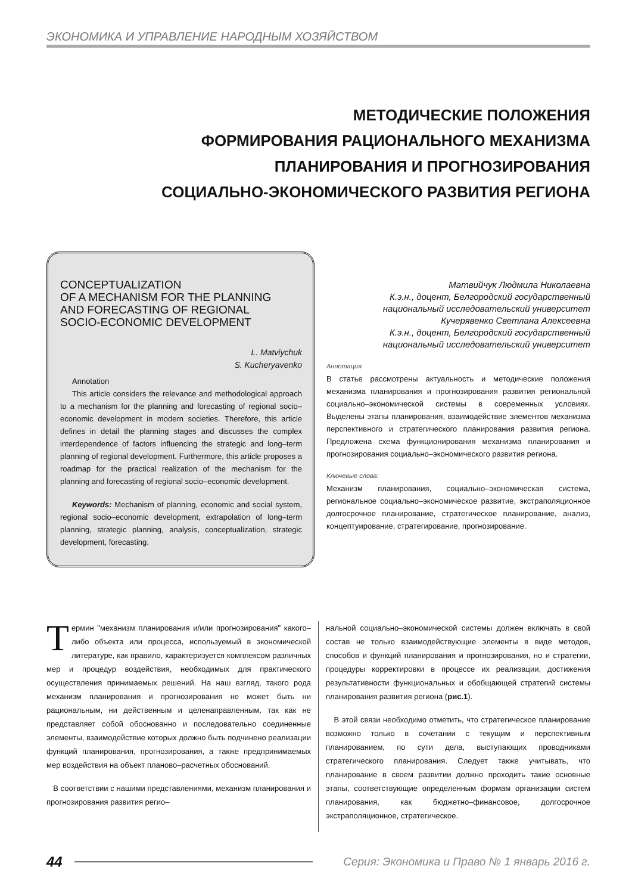ЭКОНОМИКА И УПРАВЛЕНИЕ НАРОДНЫМ ХОЗЯЙСТВОМ
МЕТОДИЧЕСКИЕ ПОЛОЖЕНИЯ
ФОРМИРОВАНИЯ РАЦИОНАЛЬНОГО МЕХАНИЗМА
ПЛАНИРОВАНИЯ И ПРОГНОЗИРОВАНИЯ
СОЦИАЛЬНО-ЭКОНОМИЧЕСКОГО РАЗВИТИЯ РЕГИОНА
CONCEPTUALIZATION
OF A MECHANISM FOR THE PLANNING
AND FORECASTING OF REGIONAL
SOCIO-ECONOMIC DEVELOPMENT
L. Matviychuk
S. Kucheryavenko
Annotation
This article considers the relevance and methodological approach to a mechanism for the planning and forecasting of regional socio–economic development in modern societies. Therefore, this article defines in detail the planning stages and discusses the complex interdependence of factors influencing the strategic and long–term planning of regional development. Furthermore, this article proposes a roadmap for the practical realization of the mechanism for the planning and forecasting of regional socio–economic development.
Keywords: Mechanism of planning, economic and social system, regional socio–economic development, extrapolation of long–term planning, strategic planning, analysis, conceptualization, strategic development, forecasting.
Матвийчук Людмила Николаевна
К.э.н., доцент, Белгородский государственный
национальный исследовательский университет
Кучерявенко Светлана Алексеевна
К.э.н., доцент, Белгородский государственный
национальный исследовательский университет
Аннотация
В статье рассмотрены актуальность и методические положения механизма планирования и прогнозирования развития региональной социально–экономической системы в современных условиях. Выделены этапы планирования, взаимодействие элементов механизма перспективного и стратегического планирования развития региона. Предложена схема функционирования механизма планирования и прогнозирования социально–экономического развития региона.
Ключевые слова:
Механизм планирования, социально–экономическая система, региональное социально–экономическое развитие, экстраполяционное долгосрочное планирование, стратегическое планирование, анализ, концептуирование, стратегирование, прогнозирование.
Термин "механизм планирования и/или прогнозирования" какого–либо объекта или процесса, используемый в экономической литературе, как правило, характеризуется комплексом различных мер и процедур воздействия, необходимых для практического осуществления принимаемых решений. На наш взгляд, такого рода механизм планирования и прогнозирования не может быть ни рациональным, ни действенным и целенаправленным, так как не представляет собой обоснованно и последовательно соединенные элементы, взаимодействие которых должно быть подчинено реализации функций планирования, прогнозирования, а также предпринимаемых мер воздействия на объект планово–расчетных обоснований.
В соответствии с нашими представлениями, механизм планирования и прогнозирования развития регио–
нальной социально–экономической системы должен включать в свой состав не только взаимодействующие элементы в виде методов, способов и функций планирования и прогнозирования, но и стратегии, процедуры корректировки в процессе их реализации, достижения результативности функциональных и обобщающей стратегий системы планирования развития региона (рис.1).
В этой связи необходимо отметить, что стратегическое планирование возможно только в сочетании с текущим и перспективным планированием, по сути дела, выступающих проводниками стратегического планирования. Следует также учитывать, что планирование в своем развитии должно проходить такие основные этапы, соответствующие определенным формам организации систем планирования, как бюджетно–финансовое, долгосрочное экстраполяционное, стратегическое.
44 Серия: Экономика и Право № 1 январь 2016 г.